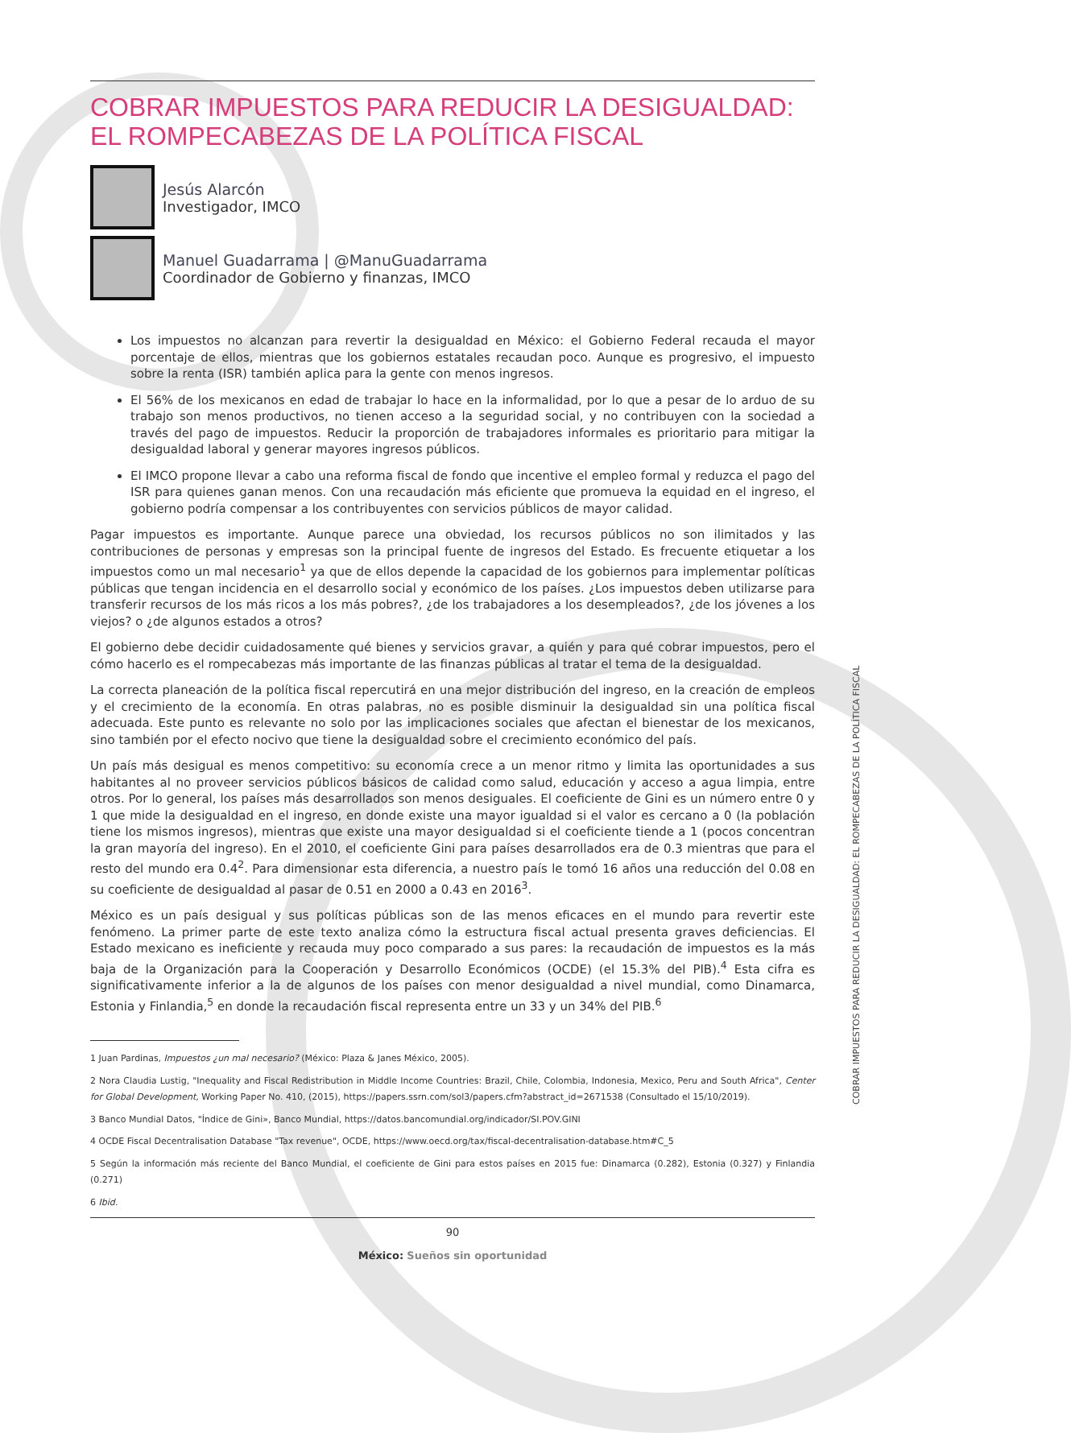COBRAR IMPUESTOS PARA REDUCIR LA DESIGUALDAD: EL ROMPECABEZAS DE LA POLÍTICA FISCAL
Jesús Alarcón
Investigador, IMCO
Manuel Guadarrama | @ManuGuadarrama
Coordinador de Gobierno y finanzas, IMCO
Los impuestos no alcanzan para revertir la desigualdad en México: el Gobierno Federal recauda el mayor porcentaje de ellos, mientras que los gobiernos estatales recaudan poco. Aunque es progresivo, el impuesto sobre la renta (ISR) también aplica para la gente con menos ingresos.
El 56% de los mexicanos en edad de trabajar lo hace en la informalidad, por lo que a pesar de lo arduo de su trabajo son menos productivos, no tienen acceso a la seguridad social, y no contribuyen con la sociedad a través del pago de impuestos. Reducir la proporción de trabajadores informales es prioritario para mitigar la desigualdad laboral y generar mayores ingresos públicos.
El IMCO propone llevar a cabo una reforma fiscal de fondo que incentive el empleo formal y reduzca el pago del ISR para quienes ganan menos. Con una recaudación más eficiente que promueva la equidad en el ingreso, el gobierno podría compensar a los contribuyentes con servicios públicos de mayor calidad.
Pagar impuestos es importante. Aunque parece una obviedad, los recursos públicos no son ilimitados y las contribuciones de personas y empresas son la principal fuente de ingresos del Estado. Es frecuente etiquetar a los impuestos como un mal necesario<sup>1</sup> ya que de ellos depende la capacidad de los gobiernos para implementar políticas públicas que tengan incidencia en el desarrollo social y económico de los países. ¿Los impuestos deben utilizarse para transferir recursos de los más ricos a los más pobres?, ¿de los trabajadores a los desempleados?, ¿de los jóvenes a los viejos? o ¿de algunos estados a otros?
El gobierno debe decidir cuidadosamente qué bienes y servicios gravar, a quién y para qué cobrar impuestos, pero el cómo hacerlo es el rompecabezas más importante de las finanzas públicas al tratar el tema de la desigualdad.
La correcta planeación de la política fiscal repercutirá en una mejor distribución del ingreso, en la creación de empleos y el crecimiento de la economía. En otras palabras, no es posible disminuir la desigualdad sin una política fiscal adecuada. Este punto es relevante no solo por las implicaciones sociales que afectan el bienestar de los mexicanos, sino también por el efecto nocivo que tiene la desigualdad sobre el crecimiento económico del país.
Un país más desigual es menos competitivo: su economía crece a un menor ritmo y limita las oportunidades a sus habitantes al no proveer servicios públicos básicos de calidad como salud, educación y acceso a agua limpia, entre otros. Por lo general, los países más desarrollados son menos desiguales. El coeficiente de Gini es un número entre 0 y 1 que mide la desigualdad en el ingreso, en donde existe una mayor igualdad si el valor es cercano a 0 (la población tiene los mismos ingresos), mientras que existe una mayor desigualdad si el coeficiente tiende a 1 (pocos concentran la gran mayoría del ingreso). En el 2010, el coeficiente Gini para países desarrollados era de 0.3 mientras que para el resto del mundo era 0.4<sup>2</sup>. Para dimensionar esta diferencia, a nuestro país le tomó 16 años una reducción del 0.08 en su coeficiente de desigualdad al pasar de 0.51 en 2000 a 0.43 en 2016<sup>3</sup>.
México es un país desigual y sus políticas públicas son de las menos eficaces en el mundo para revertir este fenómeno. La primer parte de este texto analiza cómo la estructura fiscal actual presenta graves deficiencias. El Estado mexicano es ineficiente y recauda muy poco comparado a sus pares: la recaudación de impuestos es la más baja de la Organización para la Cooperación y Desarrollo Económicos (OCDE) (el 15.3% del PIB).<sup>4</sup> Esta cifra es significativamente inferior a la de algunos de los países con menor desigualdad a nivel mundial, como Dinamarca, Estonia y Finlandia,<sup>5</sup> en donde la recaudación fiscal representa entre un 33 y un 34% del PIB.<sup>6</sup>
1 Juan Pardinas, Impuestos ¿un mal necesario? (México: Plaza & Janes México, 2005).
2 Nora Claudia Lustig, "Inequality and Fiscal Redistribution in Middle Income Countries: Brazil, Chile, Colombia, Indonesia, Mexico, Peru and South Africa", Center for Global Development, Working Paper No. 410, (2015), https://papers.ssrn.com/sol3/papers.cfm?abstract_id=2671538 (Consultado el 15/10/2019).
3 Banco Mundial Datos, "Índice de Gini», Banco Mundial, https://datos.bancomundial.org/indicador/SI.POV.GINI
4 OCDE Fiscal Decentralisation Database "Tax revenue", OCDE, https://www.oecd.org/tax/fiscal-decentralisation-database.htm#C_5
5 Según la información más reciente del Banco Mundial, el coeficiente de Gini para estos países en 2015 fue: Dinamarca (0.282), Estonia (0.327) y Finlandia (0.271)
6 Ibid.
90
México: Sueños sin oportunidad
COBRAR IMPUESTOS PARA REDUCIR LA DESIGUALDAD: EL ROMPECABEZAS DE LA POLÍTICA FISCAL